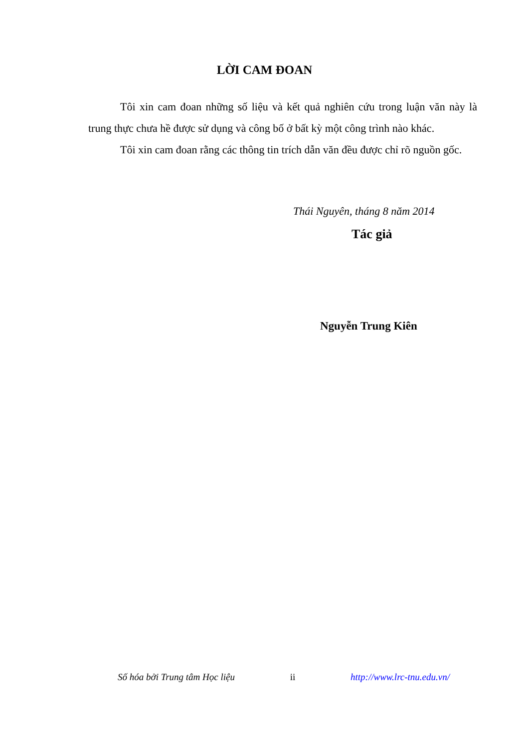LỜI CAM ĐOAN
Tôi xin cam đoan những số liệu và kết quả nghiên cứu trong luận văn này là trung thực chưa hề được sử dụng và công bố ở bất kỳ một công trình nào khác.
Tôi xin cam đoan rằng các thông tin trích dẫn văn đều được chỉ rõ nguồn gốc.
Thái Nguyên, tháng 8 năm 2014
Tác giả
Nguyễn Trung Kiên
Số hóa bởi Trung tâm Học liệu ii http://www.lrc-tnu.edu.vn/